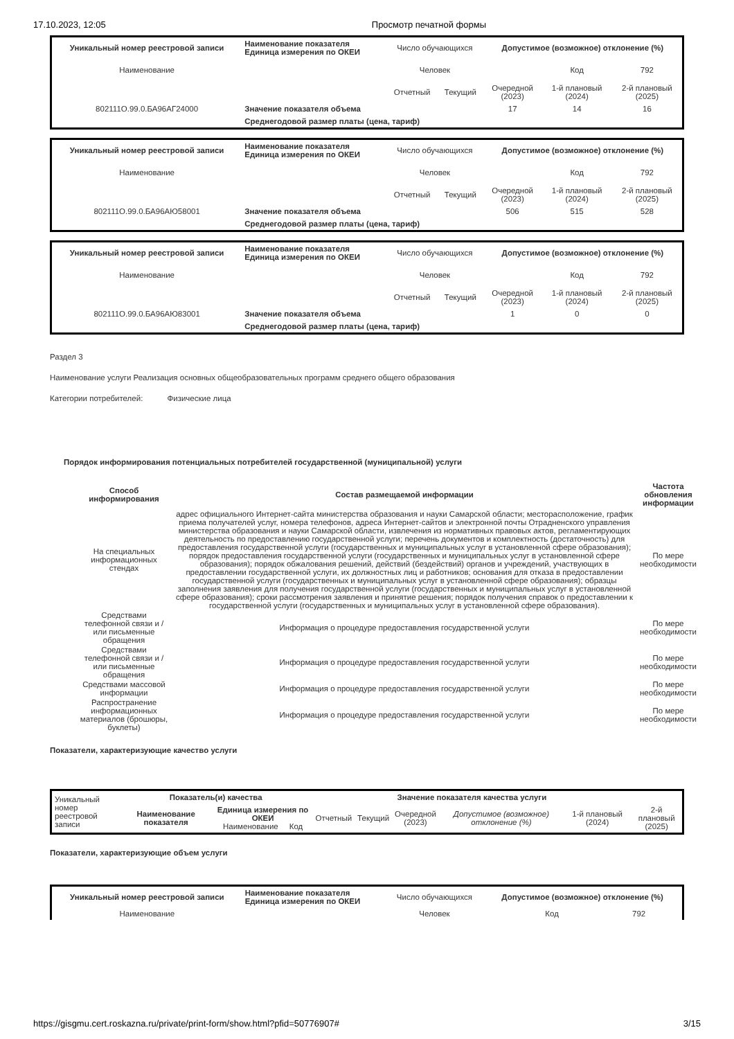17.10.2023, 12:05 Просмотр печатной формы
| Уникальный номер реестровой записи | | Наименование показателя Единица измерения по ОКЕИ | Число обучающихся | | Допустимое (возможное) отклонение (%) | | |
| Наименование | | | Человек | | | Код | 792 |
| | | | Отчетный | Текущий | Очередной (2023) | 1-й плановый (2024) | 2-й плановый (2025) |
| 802111О.99.0.БА96АГ24000 | Значение показателя объема | | | | 17 | 14 | 16 |
| | Среднегодовой размер платы (цена, тариф) | | | | | | |
| Уникальный номер реестровой записи | | Наименование показателя Единица измерения по ОКЕИ | Число обучающихся | | Допустимое (возможное) отклонение (%) | | |
| Наименование | | | Человек | | | Код | 792 |
| | | | Отчетный | Текущий | Очередной (2023) | 1-й плановый (2024) | 2-й плановый (2025) |
| 802111О.99.0.БА96АЮ58001 | Значение показателя объема | | | | 506 | 515 | 528 |
| | Среднегодовой размер платы (цена, тариф) | | | | | | |
| Уникальный номер реестровой записи | | Наименование показателя Единица измерения по ОКЕИ | Число обучающихся | | Допустимое (возможное) отклонение (%) | | |
| Наименование | | | Человек | | | Код | 792 |
| | | | Отчетный | Текущий | Очередной (2023) | 1-й плановый (2024) | 2-й плановый (2025) |
| 802111О.99.0.БА96АЮ83001 | Значение показателя объема | | | | 1 | 0 | 0 |
| | Среднегодовой размер платы (цена, тариф) | | | | | | |
Раздел 3
Наименование услуги Реализация основных общеобразовательных программ среднего общего образования
Категории потребителей: Физические лица
Порядок информирования потенциальных потребителей государственной (муниципальной) услуги
| Способ информирования | Состав размещаемой информации | Частота обновления информации |
| --- | --- | --- |
| На специальных информационных стендах | адрес официального Интернет-сайта министерства образования и науки Самарской области; месторасположение, график приема получателей услуг, номера телефонов, адреса Интернет-сайтов и электронной почты Отрадненского управления министерства образования и науки Самарской области, извлечения из нормативных правовых актов, регламентирующих деятельность по предоставлению государственной услуги; перечень документов и комплектность (достаточность) для предоставления государственной услуги (государственных и муниципальных услуг в установленной сфере образования); порядок предоставления государственной услуги (государственных и муниципальных услуг в установленной сфере образования); порядок обжалования решений, действий (бездействий) органов и учреждений, участвующих в предоставлении государственной услуги, их должностных лиц и работников; основания для отказа в предоставлении государственной услуги (государственных и муниципальных услуг в установленной сфере образования); образцы заполнения заявления для получения государственной услуги (государственных и муниципальных услуг в установленной сфере образования); сроки рассмотрения заявления и принятие решения; порядок получения справок о предоставлении к государственной услуги (государственных и муниципальных услуг в установленной сфере образования). | По мере необходимости |
| Средствами телефонной связи и / или письменные обращения | Информация о процедуре предоставления государственной услуги | По мере необходимости |
| Средствами телефонной связи и / или письменные обращения | Информация о процедуре предоставления государственной услуги | По мере необходимости |
| Средствами массовой информации | Информация о процедуре предоставления государственной услуги | По мере необходимости |
| Распространение информационных материалов (брошюры, буклеты) | Информация о процедуре предоставления государственной услуги | По мере необходимости |
Показатели, характеризующие качество услуги
| Уникальный номер реестровой записи | Показатель(и) качества | | Значение показателя качества услуги | | | | | |
| | Наименование показателя | Единица измерения по ОКЕИ Наименование Код | Отчетный | Текущий | Очередной (2023) | Допустимое (возможное) отклонение (%) | 1-й плановый (2024) | 2-й плановый (2025) |
Показатели, характеризующие объем услуги
| Уникальный номер реестровой записи | Наименование показателя Единица измерения по ОКЕИ | Число обучающихся | Допустимое (возможное) отклонение (%) | | |
| Наименование | | Человек | | Код | 792 |
https://gisgmu.cert.roskazna.ru/private/print-form/show.html?pfid=50776907# 3/15